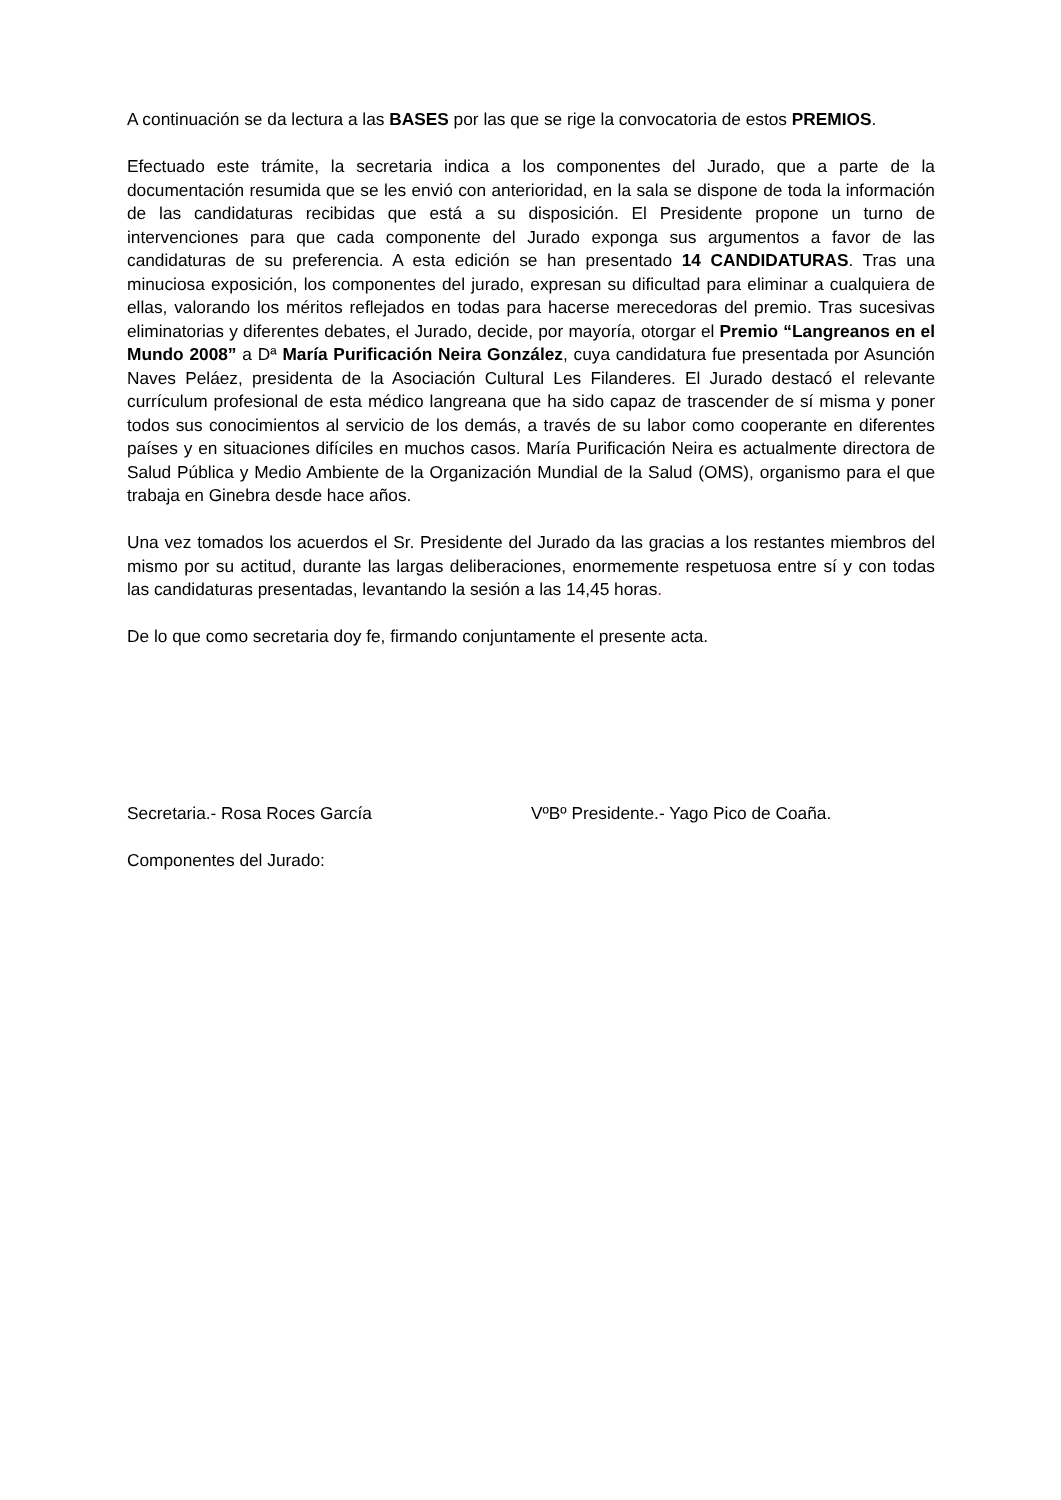A continuación se da lectura a las BASES por las que se rige la convocatoria de estos PREMIOS.
Efectuado este trámite, la secretaria indica a los componentes del Jurado, que a parte de la documentación resumida que se les envió con anterioridad, en la sala se dispone de toda la información de las candidaturas recibidas que está a su disposición. El Presidente propone un turno de intervenciones para que cada componente del Jurado exponga sus argumentos a favor de las candidaturas de su preferencia. A esta edición se han presentado 14 CANDIDATURAS. Tras una minuciosa exposición, los componentes del jurado, expresan su dificultad para eliminar a cualquiera de ellas, valorando los méritos reflejados en todas para hacerse merecedoras del premio. Tras sucesivas eliminatorias y diferentes debates, el Jurado, decide, por mayoría, otorgar el Premio “Langreanos en el Mundo 2008” a Dª María Purificación Neira González, cuya candidatura fue presentada por Asunción Naves Peláez, presidenta de la Asociación Cultural Les Filanderes. El Jurado destacó el relevante currículum profesional de esta médico langreana que ha sido capaz de trascender de sí misma y poner todos sus conocimientos al servicio de los demás, a través de su labor como cooperante en diferentes países y en situaciones difíciles en muchos casos. María Purificación Neira es actualmente directora de Salud Pública y Medio Ambiente de la Organización Mundial de la Salud (OMS), organismo para el que trabaja en Ginebra desde hace años.
Una vez tomados los acuerdos el Sr. Presidente del Jurado da las gracias a los restantes miembros del mismo por su actitud, durante las largas deliberaciones, enormemente respetuosa entre sí y con todas las candidaturas presentadas, levantando la sesión a las 14,45 horas.
De lo que como secretaria doy fe, firmando conjuntamente el presente acta.
Secretaria.- Rosa Roces García VºBº Presidente.- Yago Pico de Coaña.
Componentes del Jurado: